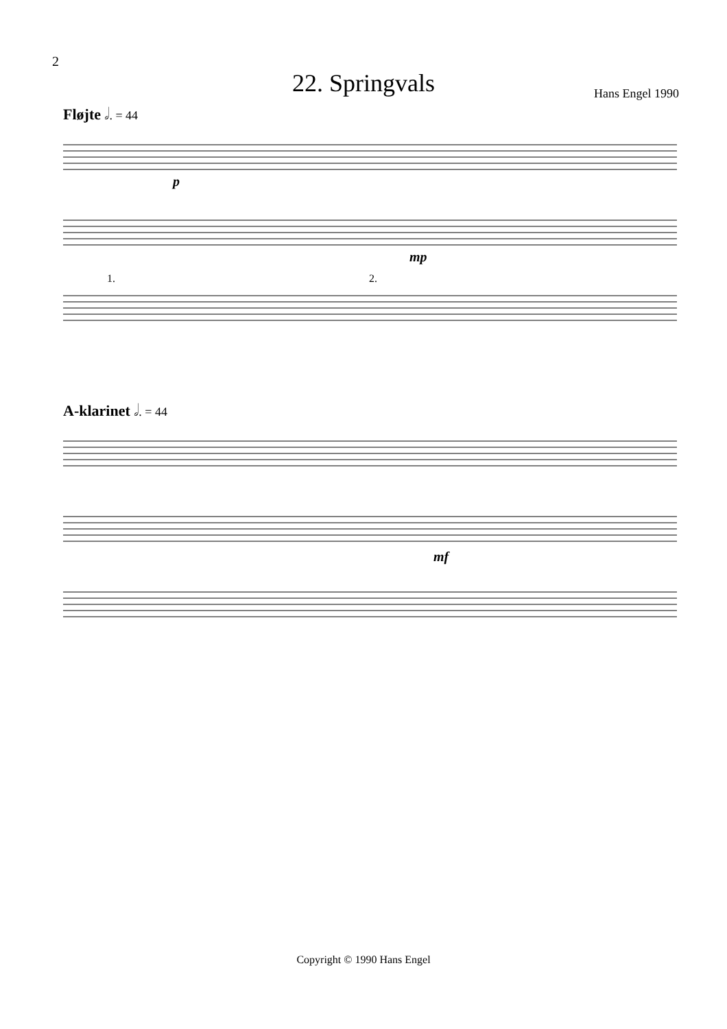2
22. Springvals
Hans Engel 1990
Fløjte 𝅗𝅥. = 44
p
mp
1.
2.
A-klarinet 𝅗𝅥. = 44
mf
Copyright © 1990 Hans Engel